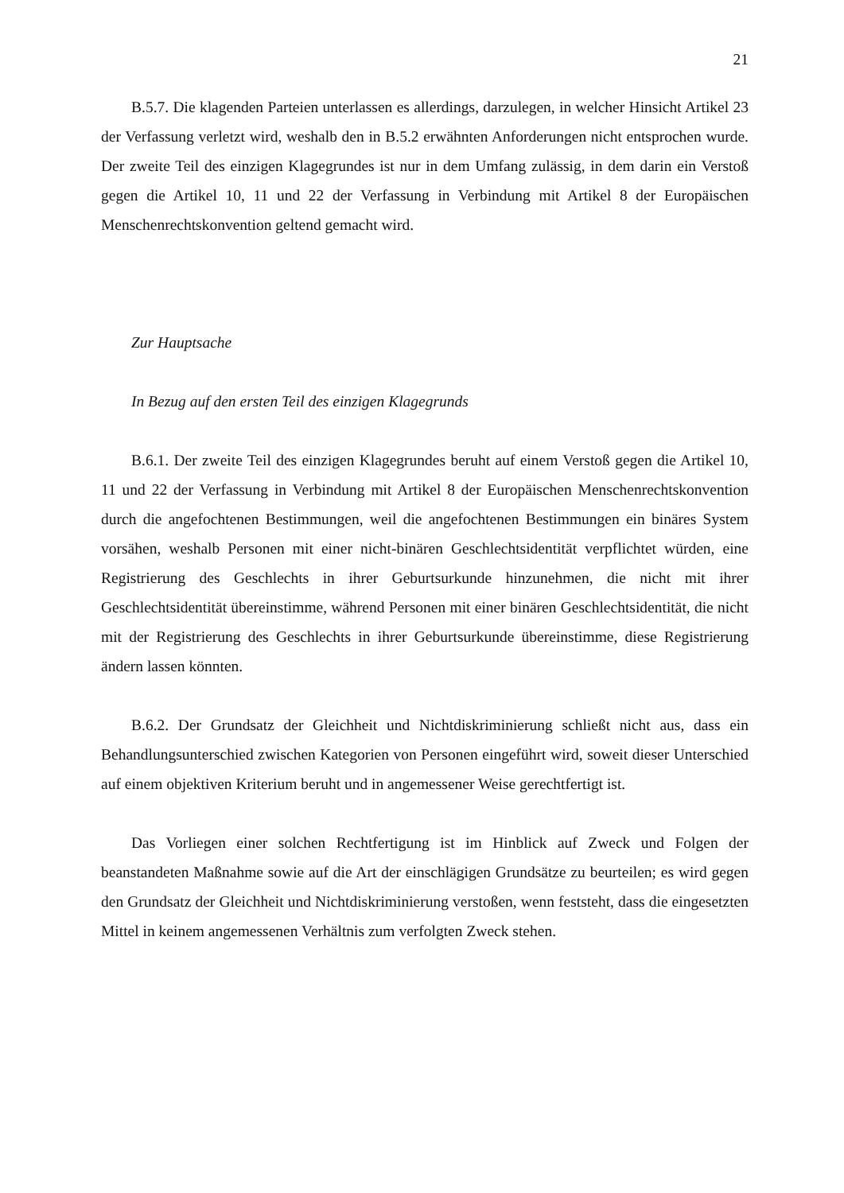21
B.5.7. Die klagenden Parteien unterlassen es allerdings, darzulegen, in welcher Hinsicht Artikel 23 der Verfassung verletzt wird, weshalb den in B.5.2 erwähnten Anforderungen nicht entsprochen wurde. Der zweite Teil des einzigen Klagegrundes ist nur in dem Umfang zulässig, in dem darin ein Verstoß gegen die Artikel 10, 11 und 22 der Verfassung in Verbindung mit Artikel 8 der Europäischen Menschenrechtskonvention geltend gemacht wird.
Zur Hauptsache
In Bezug auf den ersten Teil des einzigen Klagegrunds
B.6.1. Der zweite Teil des einzigen Klagegrundes beruht auf einem Verstoß gegen die Artikel 10, 11 und 22 der Verfassung in Verbindung mit Artikel 8 der Europäischen Menschenrechtskonvention durch die angefochtenen Bestimmungen, weil die angefochtenen Bestimmungen ein binäres System vorsähen, weshalb Personen mit einer nicht-binären Geschlechtsidentität verpflichtet würden, eine Registrierung des Geschlechts in ihrer Geburtsurkunde hinzunehmen, die nicht mit ihrer Geschlechtsidentität übereinstimme, während Personen mit einer binären Geschlechtsidentität, die nicht mit der Registrierung des Geschlechts in ihrer Geburtsurkunde übereinstimme, diese Registrierung ändern lassen könnten.
B.6.2. Der Grundsatz der Gleichheit und Nichtdiskriminierung schließt nicht aus, dass ein Behandlungsunterschied zwischen Kategorien von Personen eingeführt wird, soweit dieser Unterschied auf einem objektiven Kriterium beruht und in angemessener Weise gerechtfertigt ist.
Das Vorliegen einer solchen Rechtfertigung ist im Hinblick auf Zweck und Folgen der beanstandeten Maßnahme sowie auf die Art der einschlägigen Grundsätze zu beurteilen; es wird gegen den Grundsatz der Gleichheit und Nichtdiskriminierung verstoßen, wenn feststeht, dass die eingesetzten Mittel in keinem angemessenen Verhältnis zum verfolgten Zweck stehen.